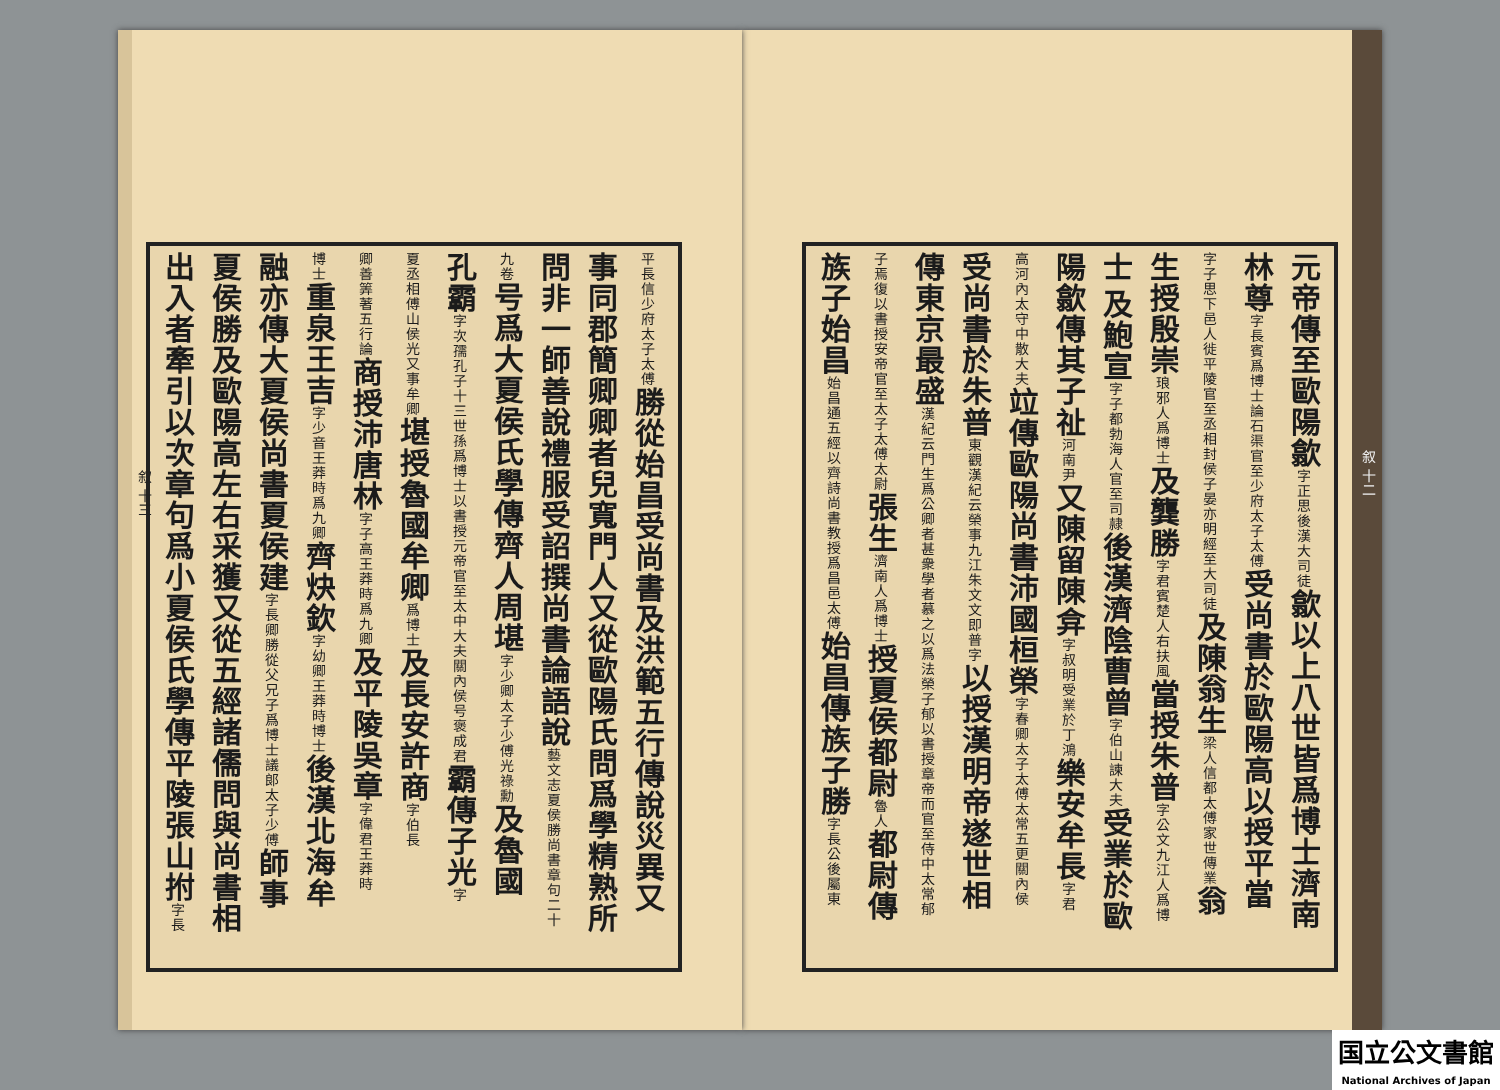元帝傳至歐陽歙字正思後漢大司徒歙以上八世皆爲博士濟南
林尊字長賓爲博士論石渠官至少府太子太傅受尚書於歐陽高以授平當
字子思下邑人徙平陵官至丞相封侯子晏亦明經至大司徒及陳翁生梁人信都太傅家世傳業翁
生授殷崇琅邪人爲博士及龔勝字君賓楚人右扶風當授朱普字公文九江人爲博
士 及鮑宣字子都勃海人官至司隷後漢濟陰曹曾字伯山諫大夫受業於歐
陽歙傳其子祉河南尹又陳留陳弇字叔明受業於丁鴻樂安牟長字君
高河內太守中散大夫竝傳歐陽尚書沛國桓榮字春卿太子太傅太常五更關內侯
受尚書於朱普東觀漢紀云榮事九江朱文文即普字以授漢明帝遂世相
傳東京最盛漢紀云門生爲公卿者甚衆學者慕之以爲法榮子郁以書授章帝而官至侍中太常郁
子焉復以書授安帝官至太子太傅太尉張生濟南人爲博士授夏侯都尉魯人都尉傳
族子始昌始昌通五經以齊詩尚書教授爲昌邑太傅始昌傳族子勝字長公後屬東
叙 十二
平長信少府太子太傅勝從始昌受尚書及洪範五行傳說災異又
事同郡簡卿卿者兒寬門人又從歐陽氏問爲學精熟所
問非一師善說禮服受詔撰尚書論語說藝文志夏侯勝尚書章句二十
九卷号爲大夏侯氏學傳齊人周堪字少卿太子少傅光祿勳及魯國
孔霸字次孺孔子十三世孫爲博士以書授元帝官至太中大夫關內侯号褒成君霸傳子光字
夏丞相傅山侯光又事牟卿堪授魯國牟卿爲博士及長安許商字伯長
卿善筭著五行論商授沛唐林字子高王莽時爲九卿及平陵吳章字偉君王莽時
博士重泉王吉字少音王莽時爲九卿齊炔欽字幼卿王莽時博士後漢北海牟
融亦傳大夏侯尚書夏侯建字長卿勝從父兄子爲博士議郎太子少傅師事
夏侯勝及歐陽高左右采獲又從五經諸儒問與尚書相
出入者牽引以次章句爲小夏侯氏學傳平陵張山拊字長
叙 十三
国立公文書館
National Archives of Japan